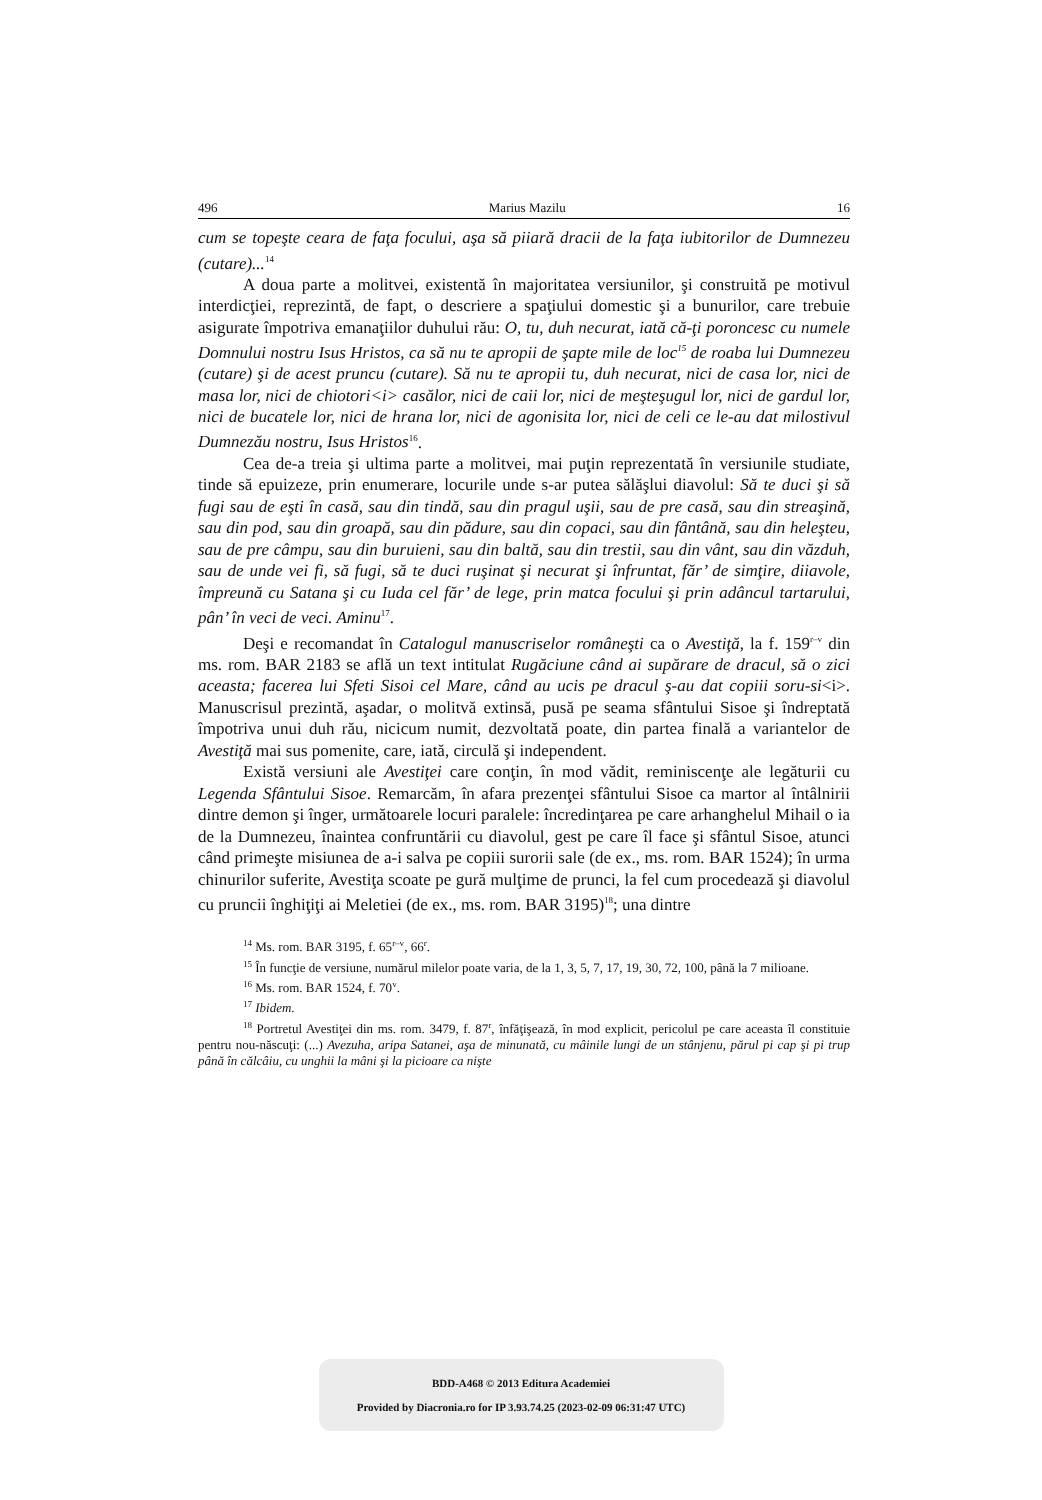496 Marius Mazilu 16
cum se topeşte ceara de faţa focului, aşa să piiară dracii de la faţa iubitorilor de Dumnezeu (cutare)...<sup>14</sup>
A doua parte a molitvei, existentă în majoritatea versiunilor, şi construită pe motivul interdicţiei, reprezintă, de fapt, o descriere a spaţiului domestic şi a bunurilor, care trebuie asigurate împotriva emanaţiilor duhului rău: O, tu, duh necurat, iată că-ţi poroncesc cu numele Domnului nostru Isus Hristos, ca să nu te apropii de şapte mile de loc<sup>15</sup> de roaba lui Dumnezeu (cutare) şi de acest pruncu (cutare). Să nu te apropii tu, duh necurat, nici de casa lor, nici de masa lor, nici de chiotori<i> casălor, nici de caii lor, nici de meşteşugul lor, nici de gardul lor, nici de bucatele lor, nici de hrana lor, nici de agonisita lor, nici de celi ce le-au dat milostivul Dumnezău nostru, Isus Hristos<sup>16</sup>.
Cea de-a treia şi ultima parte a molitvei, mai puţin reprezentată în versiunile studiate, tinde să epuizeze, prin enumerare, locurile unde s-ar putea sălăşlui diavolul: Să te duci şi să fugi sau de eşti în casă, sau din tindă, sau din pragul uşii, sau de pre casă, sau din streaşină, sau din pod, sau din groapă, sau din pădure, sau din copaci, sau din fântână, sau din heleşteu, sau de pre câmpu, sau din buruieni, sau din baltă, sau din trestii, sau din vânt, sau din văzduh, sau de unde vei fi, să fugi, să te duci ruşinat şi necurat şi înfruntat, făr’ de simţire, diiavole, împreună cu Satana şi cu Iuda cel făr’ de lege, prin matca focului şi prin adâncul tartarului, pân’ în veci de veci. Aminu<sup>17</sup>.
Deşi e recomandat în Catalogul manuscriselor româneşti ca o Avestiţă, la f. 159<sup>r–v</sup> din ms. rom. BAR 2183 se află un text intitulat Rugăciune când ai supărare de dracul, să o zici aceasta; facerea lui Sfeti Sisoi cel Mare, când au ucis pe dracul ş-au dat copiii soru-si<i>. Manuscrisul prezintă, aşadar, o molitvă extinsă, pusă pe seama sfântului Sisoe şi îndreptată împotriva unui duh rău, nicicum numit, dezvoltată poate, din partea finală a variantelor de Avestiţă mai sus pomenite, care, iată, circulă şi independent.
Există versiuni ale Avestiţei care conţin, în mod vădit, reminiscenţe ale legăturii cu Legenda Sfântului Sisoe. Remarcăm, în afara prezenţei sfântului Sisoe ca martor al întâlnirii dintre demon şi înger, următoarele locuri paralele: încredinţarea pe care arhanghelul Mihail o ia de la Dumnezeu, înaintea confruntării cu diavolul, gest pe care îl face şi sfântul Sisoe, atunci când primeşte misiunea de a-i salva pe copiii surorii sale (de ex., ms. rom. BAR 1524); în urma chinurilor suferite, Avestiţa scoate pe gură mulţime de prunci, la fel cum procedează şi diavolul cu pruncii înghiţiţi ai Meletiei (de ex., ms. rom. BAR 3195)<sup>18</sup>; una dintre
<sup>14</sup> Ms. rom. BAR 3195, f. 65<sup>r–v</sup>, 66<sup>r</sup>.
<sup>15</sup> În funcţie de versiune, numărul milelor poate varia, de la 1, 3, 5, 7, 17, 19, 30, 72, 100, până la 7 milioane.
<sup>16</sup> Ms. rom. BAR 1524, f. 70<sup>v</sup>.
<sup>17</sup> Ibidem.
<sup>18</sup> Portretul Avestiţei din ms. rom. 3479, f. 87<sup>r</sup>, înfăţişează, în mod explicit, pericolul pe care aceasta îl constituie pentru nou-născuţi: (...) Avezuha, aripa Satanei, aşa de minunată, cu mâinile lungi de un stânjenu, părul pi cap şi pi trup până în călcâiu, cu unghii la mâni şi la picioare ca nişte
BDD-A468 © 2013 Editura Academiei
Provided by Diacronia.ro for IP 3.93.74.25 (2023-02-09 06:31:47 UTC)